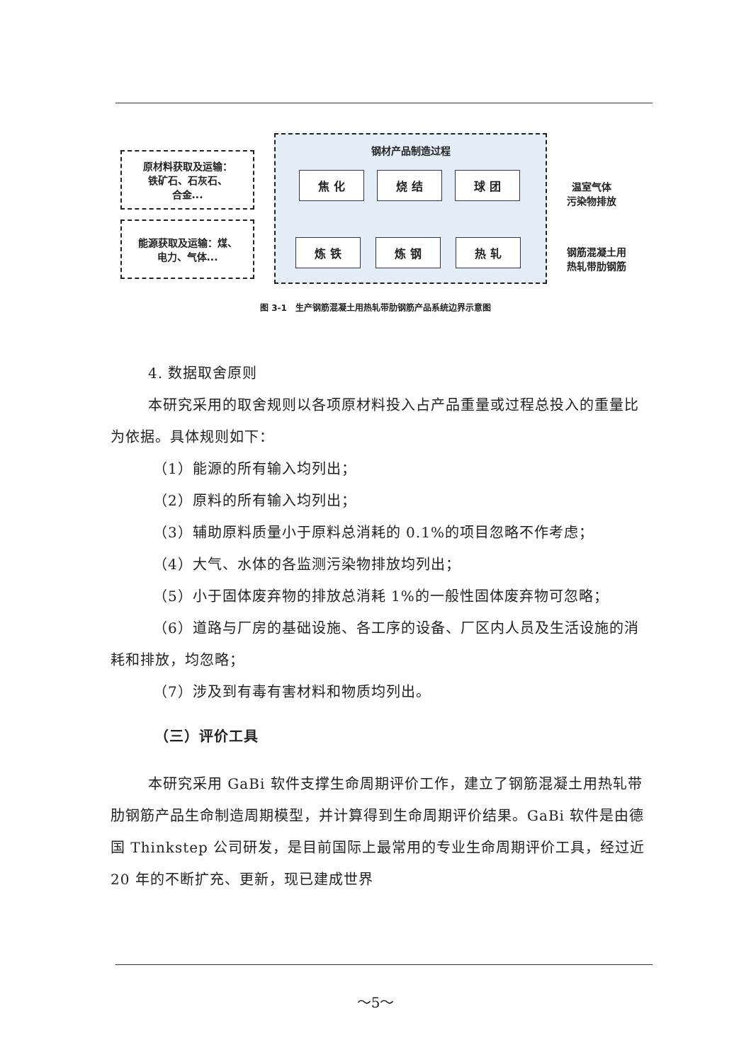原材料获取及运输：
铁矿石、石灰石、
合金...
能源获取及运输：煤、
电力、气体...
钢材产品制造过程
焦 化 烧 结 球 团
炼 铁 炼 钢 热 轧
温室气体
污染物排放
钢筋混凝土用
热轧带肋钢筋
图 3-1　生产钢筋混凝土用热轧带肋钢筋产品系统边界示意图
4. 数据取舍原则
本研究采用的取舍规则以各项原材料投入占产品重量或过程总投入的重量比为依据。具体规则如下：
（1）能源的所有输入均列出；
（2）原料的所有输入均列出；
（3）辅助原料质量小于原料总消耗的 0.1%的项目忽略不作考虑；
（4）大气、水体的各监测污染物排放均列出；
（5）小于固体废弃物的排放总消耗 1%的一般性固体废弃物可忽略；
（6）道路与厂房的基础设施、各工序的设备、厂区内人员及生活设施的消耗和排放，均忽略；
（7）涉及到有毒有害材料和物质均列出。
（三）评价工具
本研究采用 GaBi 软件支撑生命周期评价工作，建立了钢筋混凝土用热轧带肋钢筋产品生命制造周期模型，并计算得到生命周期评价结果。GaBi 软件是由德国 Thinkstep 公司研发，是目前国际上最常用的专业生命周期评价工具，经过近 20 年的不断扩充、更新，现已建成世界
～5～